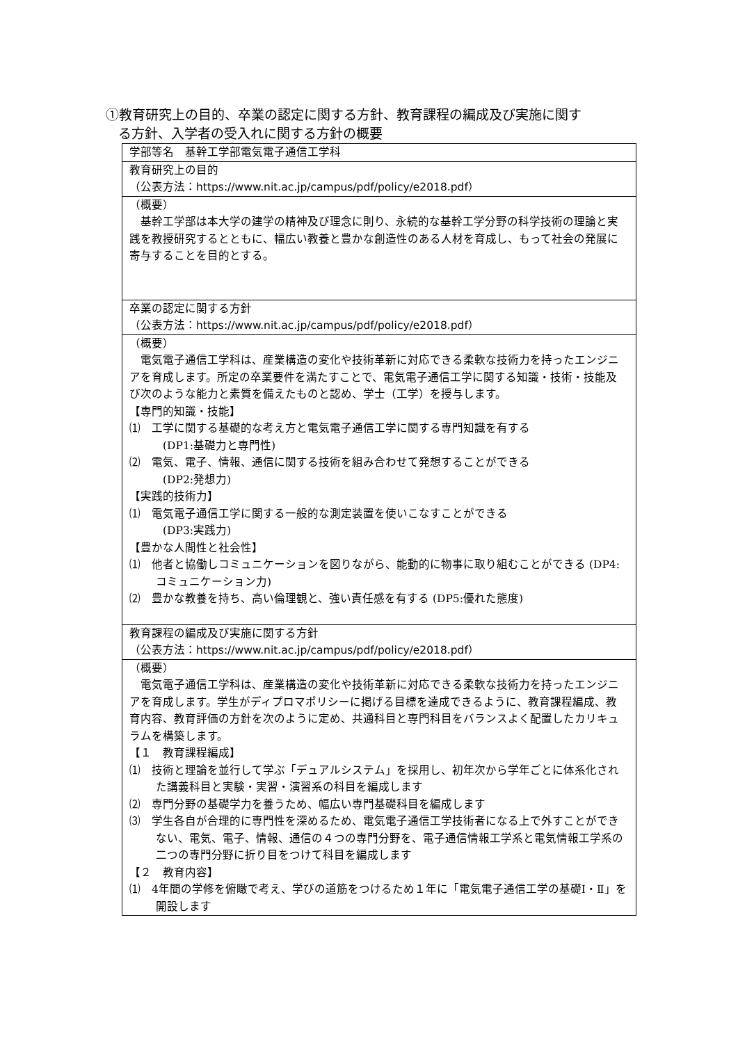①教育研究上の目的、卒業の認定に関する方針、教育課程の編成及び実施に関す
る方針、入学者の受入れに関する方針の概要
| 学部等名 基幹工学部電気電子通信工学科 |
| 教育研究上の目的 （公表方法： https://www.nit.ac.jp/campus/pdf/policy/e2018.pdf ） |
| （概要） 基幹工学部は本大学の建学の精神及び理念に則り、永続的な基幹工学分野の科学技術の理論と実践を教授研究するとともに、幅広い教養と豊かな創造性のある人材を育成し、もって社会の発展に寄与することを目的とする。 |
| 卒業の認定に関する方針 （公表方法： https://www.nit.ac.jp/campus/pdf/policy/e2018.pdf ） |
| （概要） 電気電子通信工学科は、産業構造の変化や技術革新に対応できる柔軟な技術力を持ったエンジニアを育成します。所定の卒業要件を満たすことで、電気電子通信工学に関する知識・技術・技能及び次のような能力と素質を備えたものと認め、学士（工学）を授与します。 【専門的知識・技能】 ⑴ 工学に関する基礎的な考え方と電気電子通信工学に関する専門知識を有する (DP1:基礎力と専門性) ⑵ 電気、電子、情報、通信に関する技術を組み合わせて発想することができる (DP2:発想力) 【実践的技術力】 ⑴ 電気電子通信工学に関する一般的な測定装置を使いこなすことができる (DP3:実践力) 【豊かな人間性と社会性】 ⑴ 他者と協働しコミュニケーションを図りながら、能動的に物事に取り組むことができる (DP4:コミュニケーション力) ⑵ 豊かな教養を持ち、高い倫理観と、強い責任感を有する (DP5:優れた態度) |
| 教育課程の編成及び実施に関する方針 （公表方法： https://www.nit.ac.jp/campus/pdf/policy/e2018.pdf ） |
| （概要） 電気電子通信工学科は、産業構造の変化や技術革新に対応できる柔軟な技術力を持ったエンジニアを育成します。学生がディプロマポリシーに掲げる目標を達成できるように、教育課程編成、教育内容、教育評価の方針を次のように定め、共通科目と専門科目をバランスよく配置したカリキュラムを構築します。 【１ 教育課程編成】 ⑴ 技術と理論を並行して学ぶ「デュアルシステム」を採用し、初年次から学年ごとに体系化された講義科目と実験・実習・演習系の科目を編成します ⑵ 専門分野の基礎学力を養うため、幅広い専門基礎科目を編成します ⑶ 学生各自が合理的に専門性を深めるため、電気電子通信工学技術者になる上で外すことができない、電気、電子、情報、通信の４つの専門分野を、電子通信情報工学系と電気情報工学系の二つの専門分野に折り目をつけて科目を編成します 【２ 教育内容】 ⑴ 4年間の学修を俯瞰で考え、学びの道筋をつけるため１年に「電気電子通信工学の基礎Ⅰ・Ⅱ」を開設します |